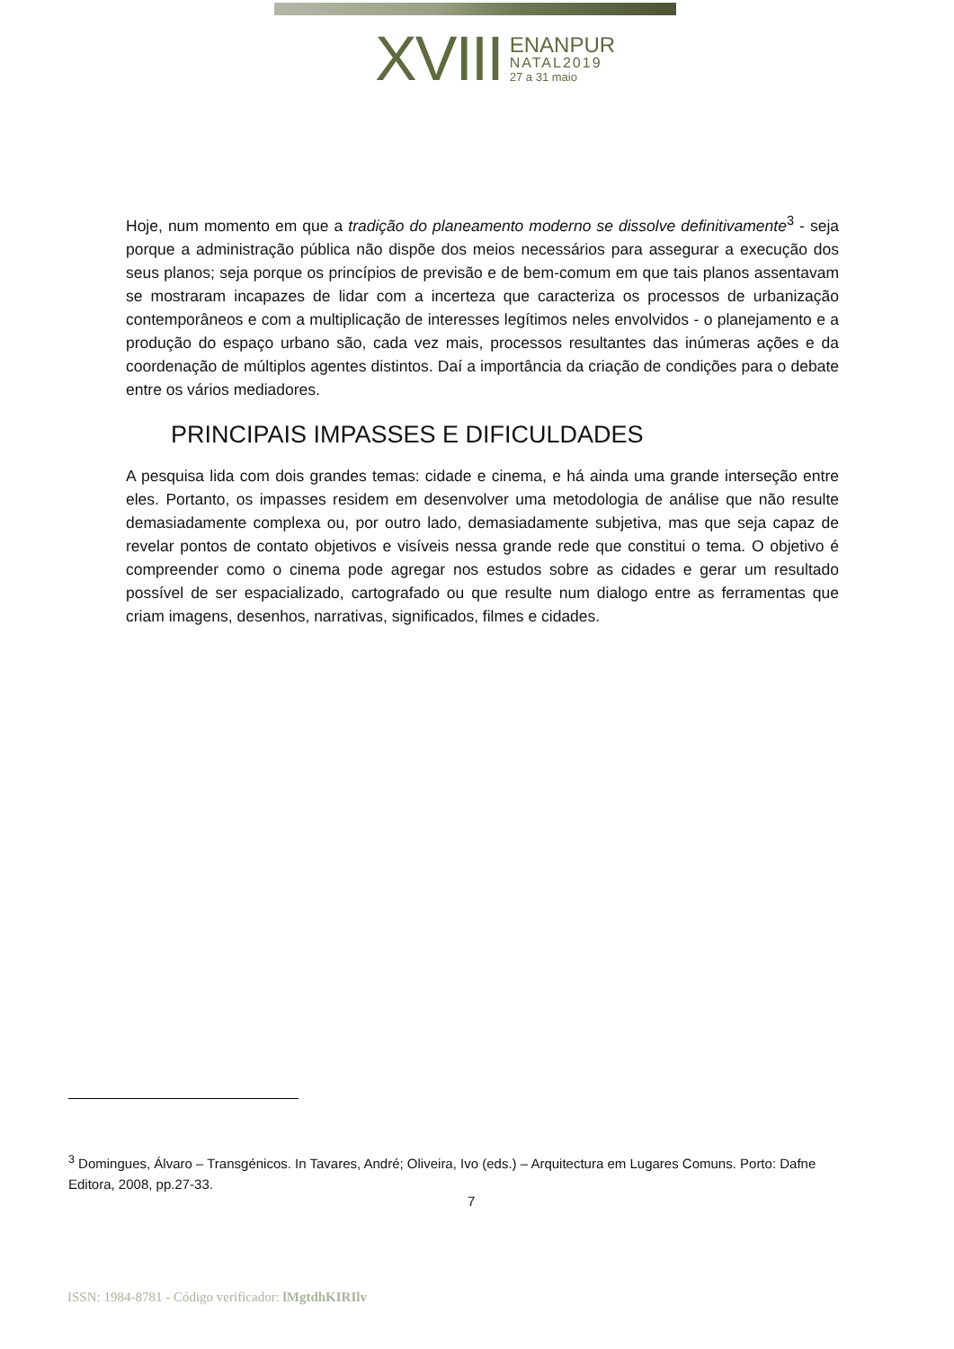XVIII
ENANPUR
NATAL2019
27 a 31 maio
Hoje, num momento em que a tradição do planeamento moderno se dissolve definitivamente<sup>3</sup> - seja porque a administração pública não dispõe dos meios necessários para assegurar a execução dos seus planos; seja porque os princípios de previsão e de bem-comum em que tais planos assentavam se mostraram incapazes de lidar com a incerteza que caracteriza os processos de urbanização contemporâneos e com a multiplicação de interesses legítimos neles envolvidos - o planejamento e a produção do espaço urbano são, cada vez mais, processos resultantes das inúmeras ações e da coordenação de múltiplos agentes distintos. Daí a importância da criação de condições para o debate entre os vários mediadores.
PRINCIPAIS IMPASSES E DIFICULDADES
A pesquisa lida com dois grandes temas: cidade e cinema, e há ainda uma grande interseção entre eles. Portanto, os impasses residem em desenvolver uma metodologia de análise que não resulte demasiadamente complexa ou, por outro lado, demasiadamente subjetiva, mas que seja capaz de revelar pontos de contato objetivos e visíveis nessa grande rede que constitui o tema. O objetivo é compreender como o cinema pode agregar nos estudos sobre as cidades e gerar um resultado possível de ser espacializado, cartografado ou que resulte num dialogo entre as ferramentas que criam imagens, desenhos, narrativas, significados, filmes e cidades.
<sup>3</sup> Domingues, Álvaro – Transgénicos. In Tavares, André; Oliveira, Ivo (eds.) – Arquitectura em Lugares Comuns. Porto: Dafne Editora, 2008, pp.27-33.
7
ISSN: 1984-8781 - Código verificador: lMgtdhKIRIlv